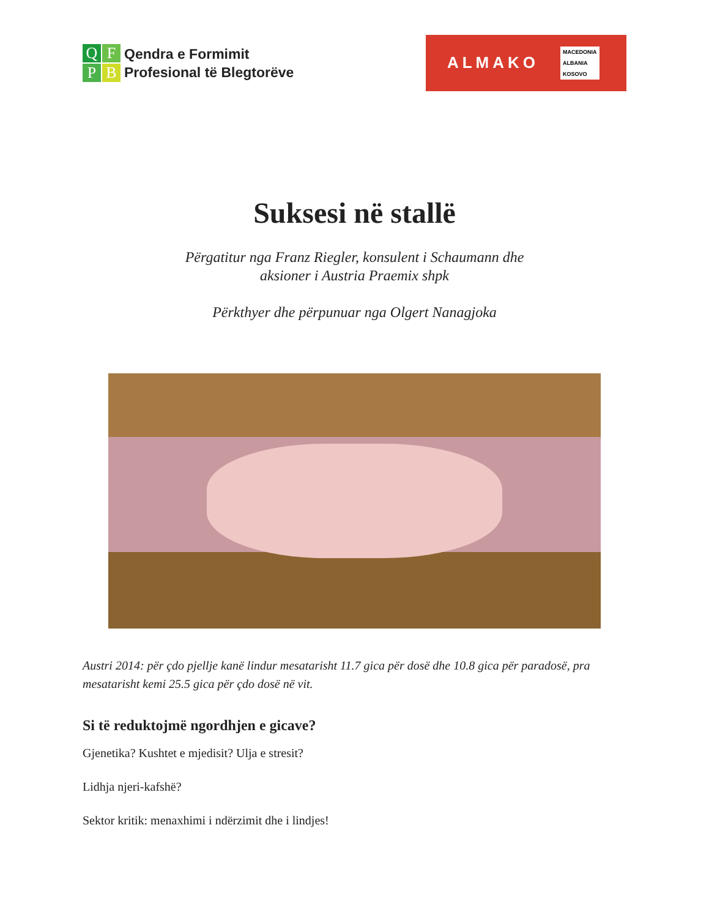QFPB
Qendra e Formimit
Profesional të Blegtorëve
ALMAKO
MACEDONIA
ALBANIA
KOSOVO
Suksesi në stallë
Përgatitur nga Franz Riegler, konsulent i Schaumann dhe
aksioner i Austria Praemix shpk
Përkthyer dhe përpunuar nga Olgert Nanagjoka
Austri 2014: për çdo pjellje kanë lindur mesatarisht 11.7 gica për dosë dhe 10.8 gica për paradosë, pra mesatarisht kemi 25.5 gica për çdo dosë në vit.
Si të reduktojmë ngordhjen e gicave?
Gjenetika? Kushtet e mjedisit? Ulja e stresit?
Lidhja njeri-kafshë?
Sektor kritik: menaxhimi i ndërzimit dhe i lindjes!